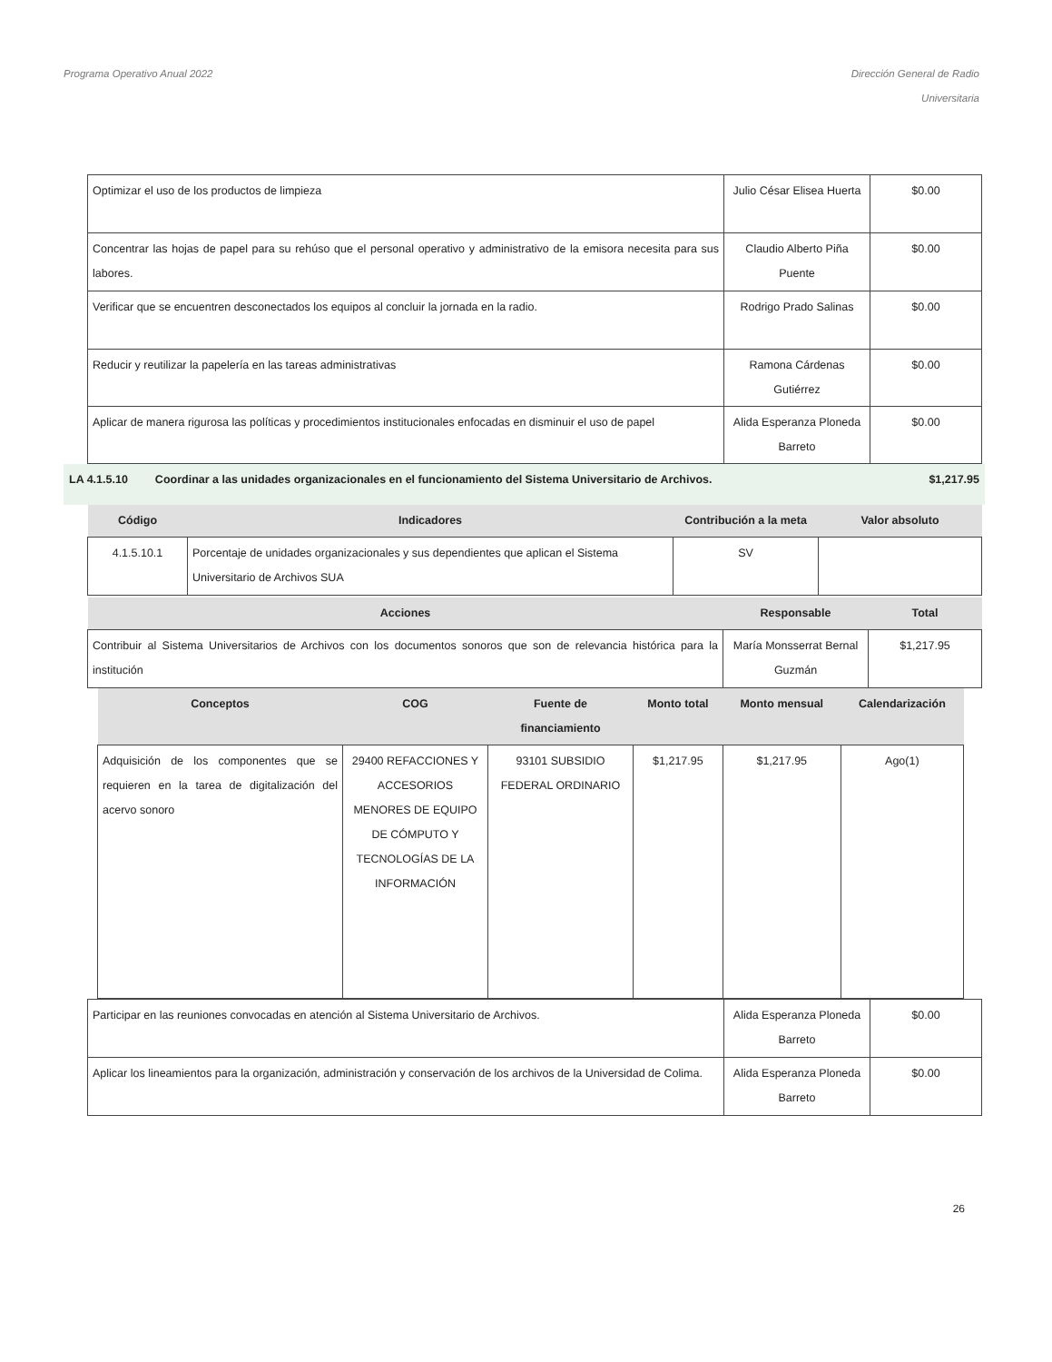Programa Operativo Anual 2022 Dirección General de Radio
Universitaria
| Optimizar el uso de los productos de limpieza | Julio César Elisea Huerta | $0.00 |
| Concentrar las hojas de papel para su rehúso que el personal operativo y administrativo de la emisora necesita para sus labores. | Claudio Alberto Piña Puente | $0.00 |
| Verificar que se encuentren desconectados los equipos al concluir la jornada en la radio. | Rodrigo Prado Salinas | $0.00 |
| Reducir y reutilizar la papelería en las tareas administrativas | Ramona Cárdenas Gutiérrez | $0.00 |
| Aplicar de manera rigurosa las políticas y procedimientos institucionales enfocadas en disminuir el uso de papel | Alida Esperanza Ploneda Barreto | $0.00 |
LA 4.1.5.10 Coordinar a las unidades organizacionales en el funcionamiento del Sistema Universitario de Archivos.
$1,217.95
| Código | Indicadores | Contribución a la meta | Valor absoluto |
| --- | --- | --- | --- |
| 4.1.5.10.1 | Porcentaje de unidades organizacionales y sus dependientes que aplican el Sistema Universitario de Archivos SUA | SV | |
| Acciones | Responsable | Total |
| --- | --- | --- |
| Contribuir al Sistema Universitarios de Archivos con los documentos sonoros que son de relevancia histórica para la institución | María Monsserrat Bernal Guzmán | $1,217.95 |
| Conceptos | COG | Fuente de financiamiento | Monto total | Monto mensual | Calendarización |
| --- | --- | --- | --- | --- | --- |
| Adquisición de los componentes que se requieren en la tarea de digitalización del acervo sonoro | 29400 REFACCIONES Y ACCESORIOS MENORES DE EQUIPO DE CÓMPUTO Y TECNOLOGÍAS DE LA INFORMACIÓN | 93101 SUBSIDIO FEDERAL ORDINARIO | $1,217.95 | $1,217.95 | Ago(1) |
| Participar en las reuniones convocadas en atención al Sistema Universitario de Archivos. | Alida Esperanza Ploneda Barreto | $0.00 |
| Aplicar los lineamientos para la organización, administración y conservación de los archivos de la Universidad de Colima. | Alida Esperanza Ploneda Barreto | $0.00 |
26